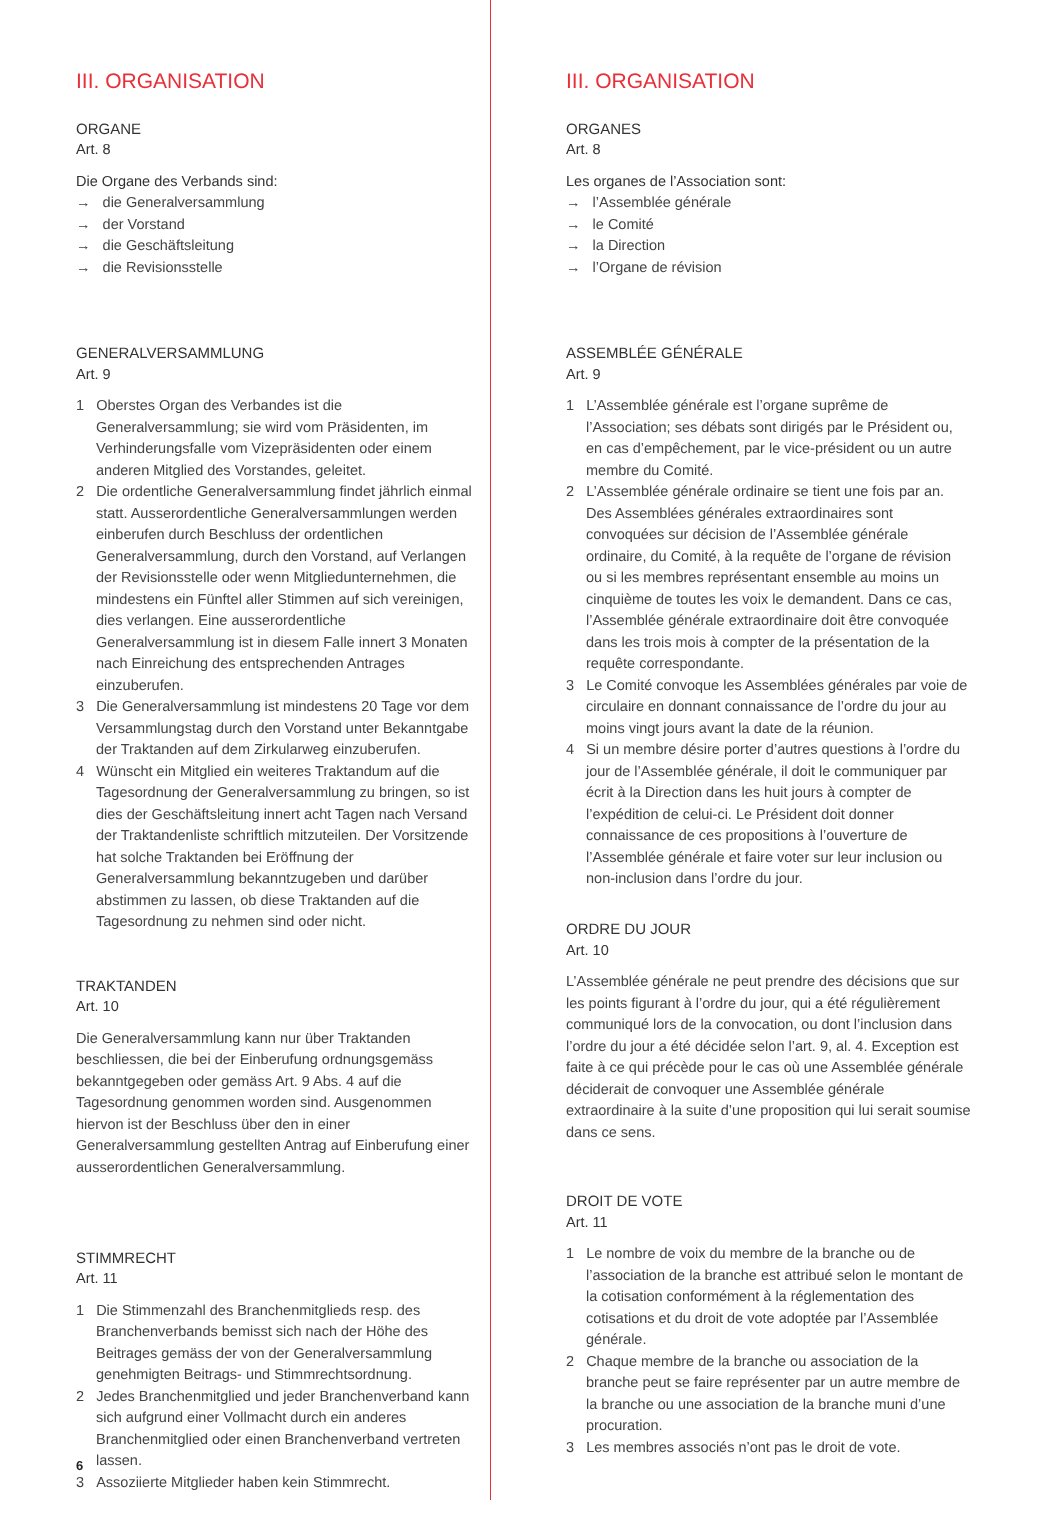III. ORGANISATION
ORGANE
Art. 8
Die Organe des Verbands sind:
→ die Generalversammlung
→ der Vorstand
→ die Geschäftsleitung
→ die Revisionsstelle
GENERALVERSAMMLUNG
Art. 9
1 Oberstes Organ des Verbandes ist die Generalversammlung; sie wird vom Präsidenten, im Verhinderungsfalle vom Vizepräsidenten oder einem anderen Mitglied des Vorstandes, geleitet.
2 Die ordentliche Generalversammlung findet jährlich einmal statt. Ausserordentliche Generalversammlungen werden einberufen durch Beschluss der ordentlichen Generalversammlung, durch den Vorstand, auf Verlangen der Revisionsstelle oder wenn Mitgliedunternehmen, die mindestens ein Fünftel aller Stimmen auf sich vereinigen, dies verlangen. Eine ausserordentliche Generalversammlung ist in diesem Falle innert 3 Monaten nach Einreichung des entsprechenden Antrages einzuberufen.
3 Die Generalversammlung ist mindestens 20 Tage vor dem Versammlungstag durch den Vorstand unter Bekanntgabe der Traktanden auf dem Zirkularweg einzuberufen.
4 Wünscht ein Mitglied ein weiteres Traktandum auf die Tagesordnung der Generalversammlung zu bringen, so ist dies der Geschäftsleitung innert acht Tagen nach Versand der Traktandenliste schriftlich mitzuteilen. Der Vorsitzende hat solche Traktanden bei Eröffnung der Generalversammlung bekanntzugeben und darüber abstimmen zu lassen, ob diese Traktanden auf die Tagesordnung zu nehmen sind oder nicht.
TRAKTANDEN
Art. 10
Die Generalversammlung kann nur über Traktanden beschliessen, die bei der Einberufung ordnungsgemäss bekanntgegeben oder gemäss Art. 9 Abs. 4 auf die Tagesordnung genommen worden sind. Ausgenommen hiervon ist der Beschluss über den in einer Generalversammlung gestellten Antrag auf Einberufung einer ausserordentlichen Generalversammlung.
STIMMRECHT
Art. 11
1 Die Stimmenzahl des Branchenmitglieds resp. des Branchenverbands bemisst sich nach der Höhe des Beitrages gemäss der von der Generalversammlung genehmigten Beitrags- und Stimmrechtsordnung.
2 Jedes Branchenmitglied und jeder Branchenverband kann sich aufgrund einer Vollmacht durch ein anderes Branchenmitglied oder einen Branchenverband vertreten lassen.
3 Assoziierte Mitglieder haben kein Stimmrecht.
III. ORGANISATION
ORGANES
Art. 8
Les organes de l’Association sont:
→ l’Assemblée générale
→ le Comité
→ la Direction
→ l’Organe de révision
ASSEMBLÉE GÉNÉRALE
Art. 9
1 L’Assemblée générale est l’organe suprême de l’Association; ses débats sont dirigés par le Président ou, en cas d’empêchement, par le vice-président ou un autre membre du Comité.
2 L’Assemblée générale ordinaire se tient une fois par an. Des Assemblées générales extraordinaires sont convoquées sur décision de l’Assemblée générale ordinaire, du Comité, à la requête de l’organe de révision ou si les membres représentant ensemble au moins un cinquième de toutes les voix le demandent. Dans ce cas, l’Assemblée générale extraordinaire doit être convoquée dans les trois mois à compter de la présentation de la requête correspondante.
3 Le Comité convoque les Assemblées générales par voie de circulaire en donnant connaissance de l’ordre du jour au moins vingt jours avant la date de la réunion.
4 Si un membre désire porter d’autres questions à l’ordre du jour de l’Assemblée générale, il doit le communiquer par écrit à la Direction dans les huit jours à compter de l’expédition de celui-ci. Le Président doit donner connaissance de ces propositions à l’ouverture de l’Assemblée générale et faire voter sur leur inclusion ou non-inclusion dans l’ordre du jour.
ORDRE DU JOUR
Art. 10
L’Assemblée générale ne peut prendre des décisions que sur les points figurant à l’ordre du jour, qui a été régulièrement communiqué lors de la convocation, ou dont l’inclusion dans l’ordre du jour a été décidée selon l’art. 9, al. 4. Exception est faite à ce qui précède pour le cas où une Assemblée générale déciderait de convoquer une Assemblée générale extraordinaire à la suite d’une proposition qui lui serait soumise dans ce sens.
DROIT DE VOTE
Art. 11
1 Le nombre de voix du membre de la branche ou de l’association de la branche est attribué selon le montant de la cotisation conformément à la réglementation des cotisations et du droit de vote adoptée par l’Assemblée générale.
2 Chaque membre de la branche ou association de la branche peut se faire représenter par un autre membre de la branche ou une association de la branche muni d’une procuration.
3 Les membres associés n’ont pas le droit de vote.
6